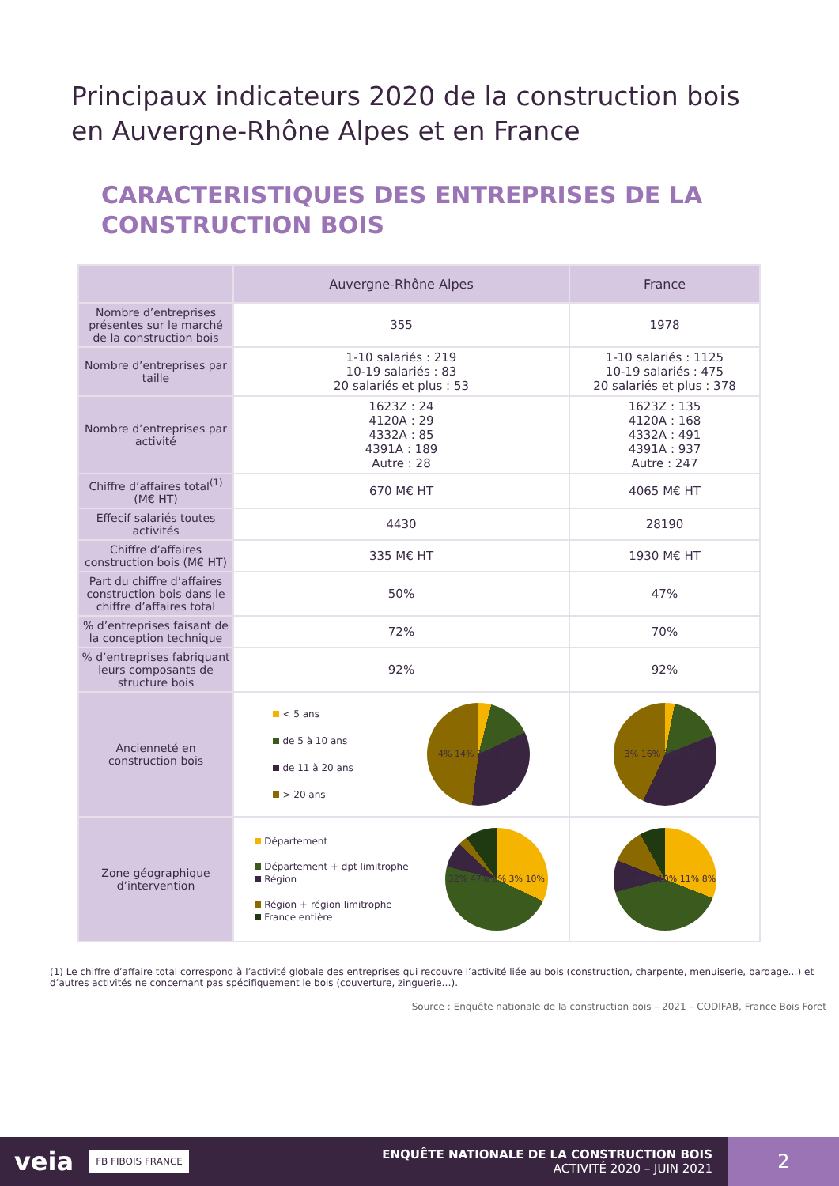Principaux indicateurs 2020 de la construction bois
en Auvergne-Rhône Alpes et en France
CARACTERISTIQUES DES ENTREPRISES DE LA CONSTRUCTION BOIS
| | Auvergne-Rhône Alpes | France |
| --- | --- | --- |
| Nombre d’entreprises présentes sur le marché de la construction bois | 355 | 1978 |
| Nombre d’entreprises par taille | 1-10 salariés : 219 10-19 salariés : 83 20 salariés et plus : 53 | 1-10 salariés : 1125 10-19 salariés : 475 20 salariés et plus : 378 |
| Nombre d’entreprises par activité | 1623Z : 24 4120A : 29 4332A : 85 4391A : 189 Autre : 28 | 1623Z : 135 4120A : 168 4332A : 491 4391A : 937 Autre : 247 |
| Chiffre d’affaires total<sup>(1)</sup> (M€ HT) | 670 M€ HT | 4065 M€ HT |
| Effecif salariés toutes activités | 4430 | 28190 |
| Chiffre d’affaires construction bois (M€ HT) | 335 M€ HT | 1930 M€ HT |
| Part du chiffre d’affaires construction bois dans le chiffre d’affaires total | 50% | 47% |
| % d’entreprises faisant de la conception technique | 72% | 70% |
| % d’entreprises fabriquant leurs composants de structure bois | 92% | 92% |
| Ancienneté en construction bois | < 5 ans de 5 à 10 ans de 11 à 20 ans > 20 ans 4% 14% 34% 48% | 3% 16% 38% 43% |
| Zone géographique d’intervention | Département Département + dpt limitrophe Région Région + région limitrophe France entière 32% 47% 8% 3% 10% | 31% 40% 10% 11% 8% |
(1) Le chiffre d’affaire total correspond à l’activité globale des entreprises qui recouvre l’activité liée au bois (construction, charpente, menuiserie, bardage…) et d’autres activités ne concernant pas spécifiquement le bois (couverture, zinguerie…).
Source : Enquête nationale de la construction bois – 2021 – CODIFAB, France Bois Foret
veia
FB FIBOIS FRANCE
ENQUÊTE NATIONALE DE LA CONSTRUCTION BOIS
ACTIVITÉ 2020 – JUIN 2021
2